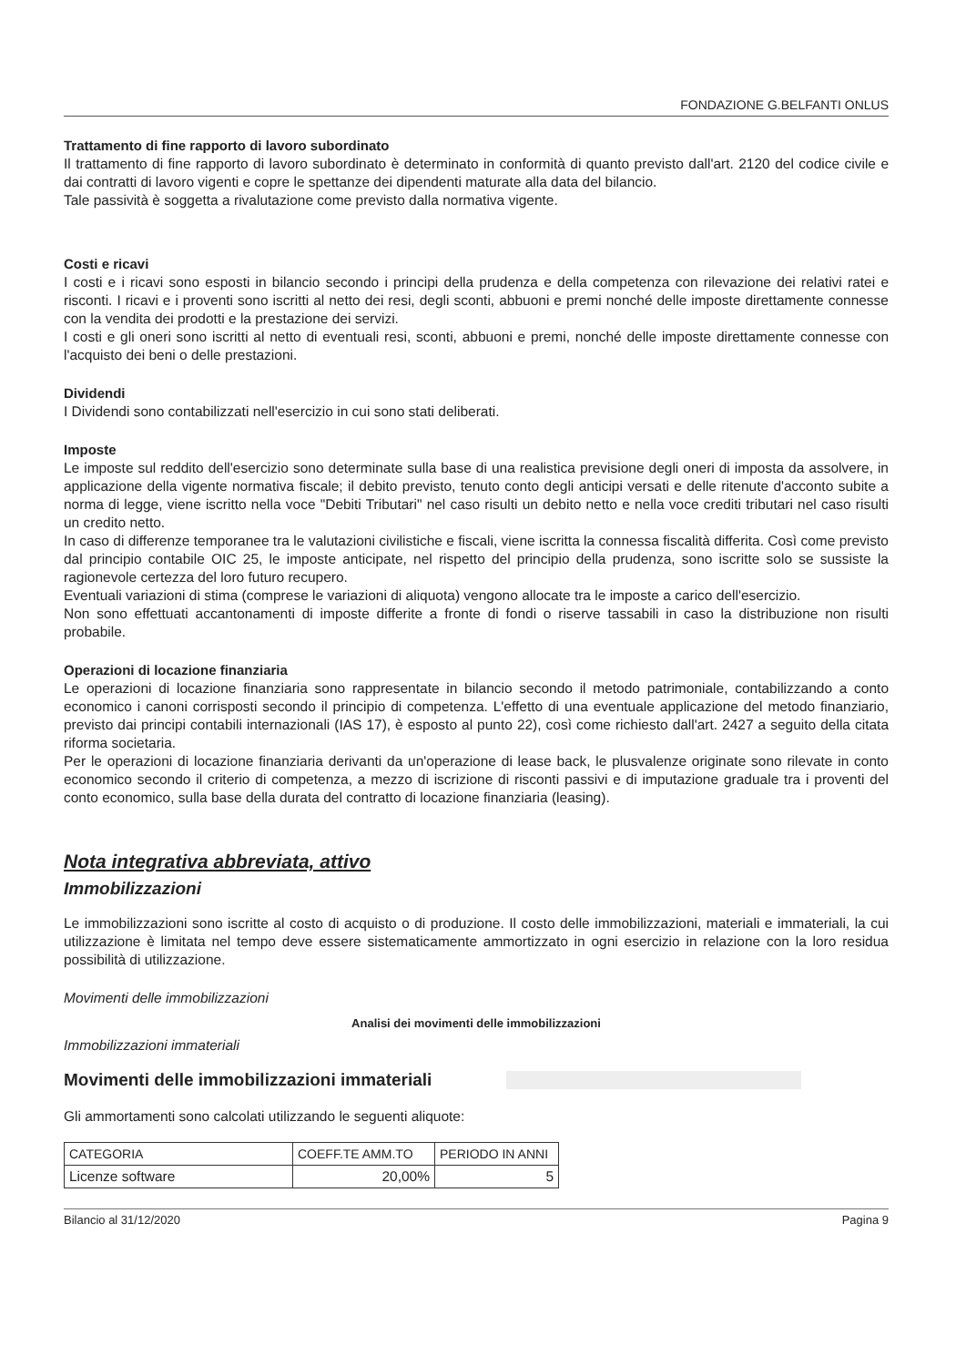FONDAZIONE G.BELFANTI ONLUS
Trattamento di fine rapporto di lavoro subordinato
Il trattamento di fine rapporto di lavoro subordinato è determinato in conformità di quanto previsto dall'art. 2120 del codice civile e dai contratti di lavoro vigenti e copre le spettanze dei dipendenti maturate alla data del bilancio.
Tale passività è soggetta a rivalutazione come previsto dalla normativa vigente.
Costi e ricavi
I costi e i ricavi sono esposti in bilancio secondo i principi della prudenza e della competenza con rilevazione dei relativi ratei e risconti. I ricavi e i proventi sono iscritti al netto dei resi, degli sconti, abbuoni e premi nonché delle imposte direttamente connesse con la vendita dei prodotti e la prestazione dei servizi.
I costi e gli oneri sono iscritti al netto di eventuali resi, sconti, abbuoni e premi, nonché delle imposte direttamente connesse con l'acquisto dei beni o delle prestazioni.
Dividendi
I Dividendi sono contabilizzati nell'esercizio in cui sono stati deliberati.
Imposte
Le imposte sul reddito dell'esercizio sono determinate sulla base di una realistica previsione degli oneri di imposta da assolvere, in applicazione della vigente normativa fiscale; il debito previsto, tenuto conto degli anticipi versati e delle ritenute d'acconto subite a norma di legge, viene iscritto nella voce "Debiti Tributari" nel caso risulti un debito netto e nella voce crediti tributari nel caso risulti un credito netto.
In caso di differenze temporanee tra le valutazioni civilistiche e fiscali, viene iscritta la connessa fiscalità differita. Così come previsto dal principio contabile OIC 25, le imposte anticipate, nel rispetto del principio della prudenza, sono iscritte solo se sussiste la ragionevole certezza del loro futuro recupero.
Eventuali variazioni di stima (comprese le variazioni di aliquota) vengono allocate tra le imposte a carico dell'esercizio.
Non sono effettuati accantonamenti di imposte differite a fronte di fondi o riserve tassabili in caso la distribuzione non risulti probabile.
Operazioni di locazione finanziaria
Le operazioni di locazione finanziaria sono rappresentate in bilancio secondo il metodo patrimoniale, contabilizzando a conto economico i canoni corrisposti secondo il principio di competenza. L'effetto di una eventuale applicazione del metodo finanziario, previsto dai principi contabili internazionali (IAS 17), è esposto al punto 22), così come richiesto dall'art. 2427 a seguito della citata riforma societaria.
Per le operazioni di locazione finanziaria derivanti da un'operazione di lease back, le plusvalenze originate sono rilevate in conto economico secondo il criterio di competenza, a mezzo di iscrizione di risconti passivi e di imputazione graduale tra i proventi del conto economico, sulla base della durata del contratto di locazione finanziaria (leasing).
Nota integrativa abbreviata, attivo
Immobilizzazioni
Le immobilizzazioni sono iscritte al costo di acquisto o di produzione. Il costo delle immobilizzazioni, materiali e immateriali, la cui utilizzazione è limitata nel tempo deve essere sistematicamente ammortizzato in ogni esercizio in relazione con la loro residua possibilità di utilizzazione.
Movimenti delle immobilizzazioni
Analisi dei movimenti delle immobilizzazioni
Immobilizzazioni immateriali
Movimenti delle immobilizzazioni immateriali
Gli ammortamenti sono calcolati utilizzando le seguenti aliquote:
| CATEGORIA | COEFF.TE AMM.TO | PERIODO IN ANNI |
| --- | --- | --- |
| Licenze software | 20,00% | 5 |
Bilancio al 31/12/2020 Pagina 9